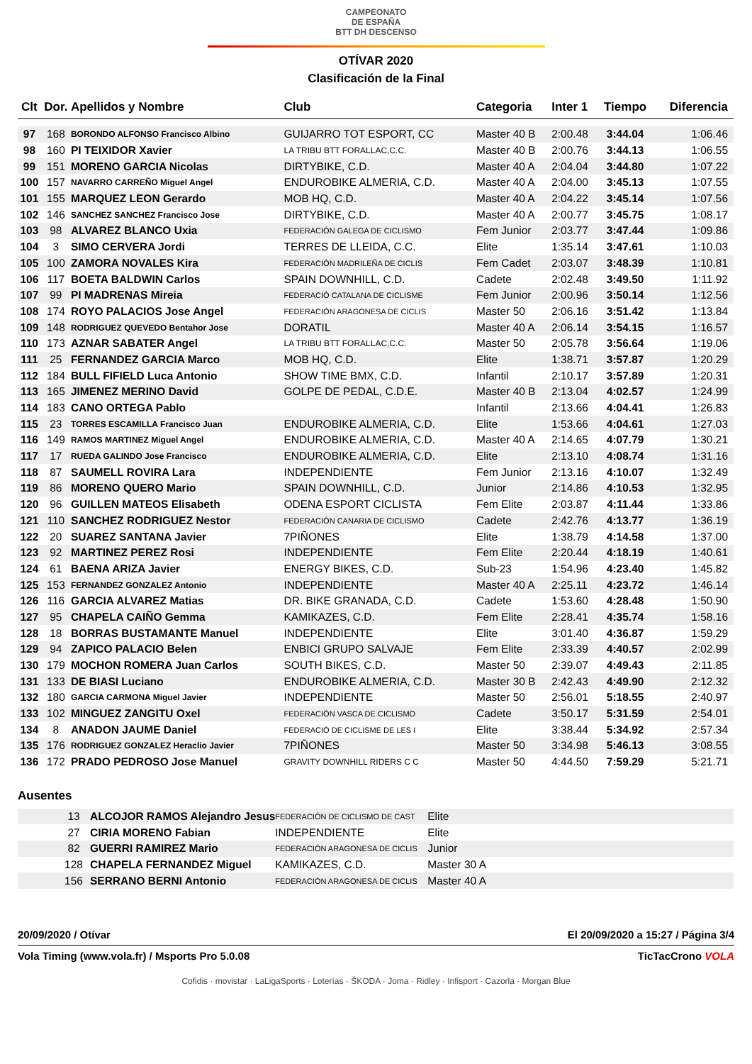CAMPEONATO
DE ESPAÑA
BTT DH DESCENSO
OTÍVAR 2020
Clasificación de la Final
| Clt | Dor. | Apellidos y Nombre | Club | Categoria | Inter 1 | Tiempo | Diferencia |
| --- | --- | --- | --- | --- | --- | --- | --- |
| 97 | 168 | BORONDO ALFONSO Francisco Albino | GUIJARRO TOT ESPORT, CC | Master 40 B | 2:00.48 | 3:44.04 | 1:06.46 |
| 98 | 160 | PI TEIXIDOR Xavier | LA TRIBU BTT FORALLAC,C.C. | Master 40 B | 2:00.76 | 3:44.13 | 1:06.55 |
| 99 | 151 | MORENO GARCIA Nicolas | DIRTYBIKE, C.D. | Master 40 A | 2:04.04 | 3:44.80 | 1:07.22 |
| 100 | 157 | NAVARRO CARREÑO Miguel Angel | ENDUROBIKE ALMERIA, C.D. | Master 40 A | 2:04.00 | 3:45.13 | 1:07.55 |
| 101 | 155 | MARQUEZ LEON Gerardo | MOB HQ, C.D. | Master 40 A | 2:04.22 | 3:45.14 | 1:07.56 |
| 102 | 146 | SANCHEZ SANCHEZ Francisco Jose | DIRTYBIKE, C.D. | Master 40 A | 2:00.77 | 3:45.75 | 1:08.17 |
| 103 | 98 | ALVAREZ BLANCO Uxia | FEDERACIÓN GALEGA DE CICLISMO | Fem Junior | 2:03.77 | 3:47.44 | 1:09.86 |
| 104 | 3 | SIMO CERVERA Jordi | TERRES DE LLEIDA, C.C. | Elite | 1:35.14 | 3:47.61 | 1:10.03 |
| 105 | 100 | ZAMORA NOVALES Kira | FEDERACIÓN MADRILEÑA DE CICLIS | Fem Cadet | 2:03.07 | 3:48.39 | 1:10.81 |
| 106 | 117 | BOETA BALDWIN Carlos | SPAIN DOWNHILL, C.D. | Cadete | 2:02.48 | 3:49.50 | 1:11.92 |
| 107 | 99 | PI MADRENAS Mireia | FEDERACIÓ CATALANA DE CICLISME | Fem Junior | 2:00.96 | 3:50.14 | 1:12.56 |
| 108 | 174 | ROYO PALACIOS Jose Angel | FEDERACIÓN ARAGONESA DE CICLIS | Master 50 | 2:06.16 | 3:51.42 | 1:13.84 |
| 109 | 148 | RODRIGUEZ QUEVEDO Bentahor Jose | DORATIL | Master 40 A | 2:06.14 | 3:54.15 | 1:16.57 |
| 110 | 173 | AZNAR SABATER Angel | LA TRIBU BTT FORALLAC,C.C. | Master 50 | 2:05.78 | 3:56.64 | 1:19.06 |
| 111 | 25 | FERNANDEZ GARCIA Marco | MOB HQ, C.D. | Elite | 1:38.71 | 3:57.87 | 1:20.29 |
| 112 | 184 | BULL FIFIELD Luca Antonio | SHOW TIME BMX, C.D. | Infantil | 2:10.17 | 3:57.89 | 1:20.31 |
| 113 | 165 | JIMENEZ MERINO David | GOLPE DE PEDAL, C.D.E. | Master 40 B | 2:13.04 | 4:02.57 | 1:24.99 |
| 114 | 183 | CANO ORTEGA Pablo | | Infantil | 2:13.66 | 4:04.41 | 1:26.83 |
| 115 | 23 | TORRES ESCAMILLA Francisco Juan | ENDUROBIKE ALMERIA, C.D. | Elite | 1:53.66 | 4:04.61 | 1:27.03 |
| 116 | 149 | RAMOS MARTINEZ Miguel Angel | ENDUROBIKE ALMERIA, C.D. | Master 40 A | 2:14.65 | 4:07.79 | 1:30.21 |
| 117 | 17 | RUEDA GALINDO Jose Francisco | ENDUROBIKE ALMERIA, C.D. | Elite | 2:13.10 | 4:08.74 | 1:31.16 |
| 118 | 87 | SAUMELL ROVIRA Lara | INDEPENDIENTE | Fem Junior | 2:13.16 | 4:10.07 | 1:32.49 |
| 119 | 86 | MORENO QUERO Mario | SPAIN DOWNHILL, C.D. | Junior | 2:14.86 | 4:10.53 | 1:32.95 |
| 120 | 96 | GUILLEN MATEOS Elisabeth | ODENA ESPORT CICLISTA | Fem Elite | 2:03.87 | 4:11.44 | 1:33.86 |
| 121 | 110 | SANCHEZ RODRIGUEZ Nestor | FEDERACIÓN CANARIA DE CICLISMO | Cadete | 2:42.76 | 4:13.77 | 1:36.19 |
| 122 | 20 | SUAREZ SANTANA Javier | 7PIÑONES | Elite | 1:38.79 | 4:14.58 | 1:37.00 |
| 123 | 92 | MARTINEZ PEREZ Rosi | INDEPENDIENTE | Fem Elite | 2:20.44 | 4:18.19 | 1:40.61 |
| 124 | 61 | BAENA ARIZA Javier | ENERGY BIKES, C.D. | Sub-23 | 1:54.96 | 4:23.40 | 1:45.82 |
| 125 | 153 | FERNANDEZ GONZALEZ Antonio | INDEPENDIENTE | Master 40 A | 2:25.11 | 4:23.72 | 1:46.14 |
| 126 | 116 | GARCIA ALVAREZ Matias | DR. BIKE GRANADA, C.D. | Cadete | 1:53.60 | 4:28.48 | 1:50.90 |
| 127 | 95 | CHAPELA CAIÑO Gemma | KAMIKAZES, C.D. | Fem Elite | 2:28.41 | 4:35.74 | 1:58.16 |
| 128 | 18 | BORRAS BUSTAMANTE Manuel | INDEPENDIENTE | Elite | 3:01.40 | 4:36.87 | 1:59.29 |
| 129 | 94 | ZAPICO PALACIO Belen | ENBICI GRUPO SALVAJE | Fem Elite | 2:33.39 | 4:40.57 | 2:02.99 |
| 130 | 179 | MOCHON ROMERA Juan Carlos | SOUTH BIKES, C.D. | Master 50 | 2:39.07 | 4:49.43 | 2:11.85 |
| 131 | 133 | DE BIASI Luciano | ENDUROBIKE ALMERIA, C.D. | Master 30 B | 2:42.43 | 4:49.90 | 2:12.32 |
| 132 | 180 | GARCIA CARMONA Miguel Javier | INDEPENDIENTE | Master 50 | 2:56.01 | 5:18.55 | 2:40.97 |
| 133 | 102 | MINGUEZ ZANGITU Oxel | FEDERACIÓN VASCA DE CICLISMO | Cadete | 3:50.17 | 5:31.59 | 2:54.01 |
| 134 | 8 | ANADON JAUME Daniel | FEDERACIÓ DE CICLISME DE LES I | Elite | 3:38.44 | 5:34.92 | 2:57.34 |
| 135 | 176 | RODRIGUEZ GONZALEZ Heraclio Javier | 7PIÑONES | Master 50 | 3:34.98 | 5:46.13 | 3:08.55 |
| 136 | 172 | PRADO PEDROSO Jose Manuel | GRAVITY DOWNHILL RIDERS C C | Master 50 | 4:44.50 | 7:59.29 | 5:21.71 |
Ausentes
| | 13 | ALCOJOR RAMOS Alejandro Jesus | FEDERACIÓN DE CICLISMO DE CAST | Elite |
| | 27 | CIRIA MORENO Fabian | INDEPENDIENTE | Elite |
| | 82 | GUERRI RAMIREZ Mario | FEDERACIÓN ARAGONESA DE CICLIS | Junior |
| | 128 | CHAPELA FERNANDEZ Miguel | KAMIKAZES, C.D. | Master 30 A |
| | 156 | SERRANO BERNI Antonio | FEDERACIÓN ARAGONESA DE CICLIS | Master 40 A |
20/09/2020 / Otívar El 20/09/2020 a 15:27 / Página 3/4
Vola Timing (www.vola.fr) / Msports Pro 5.0.08 TicTacCrono VOLA
Cofidis · movistar · LaLigaSports · Loterías · ŠKODA · Joma · Ridley · Infisport · Cazorla · Morgan Blue